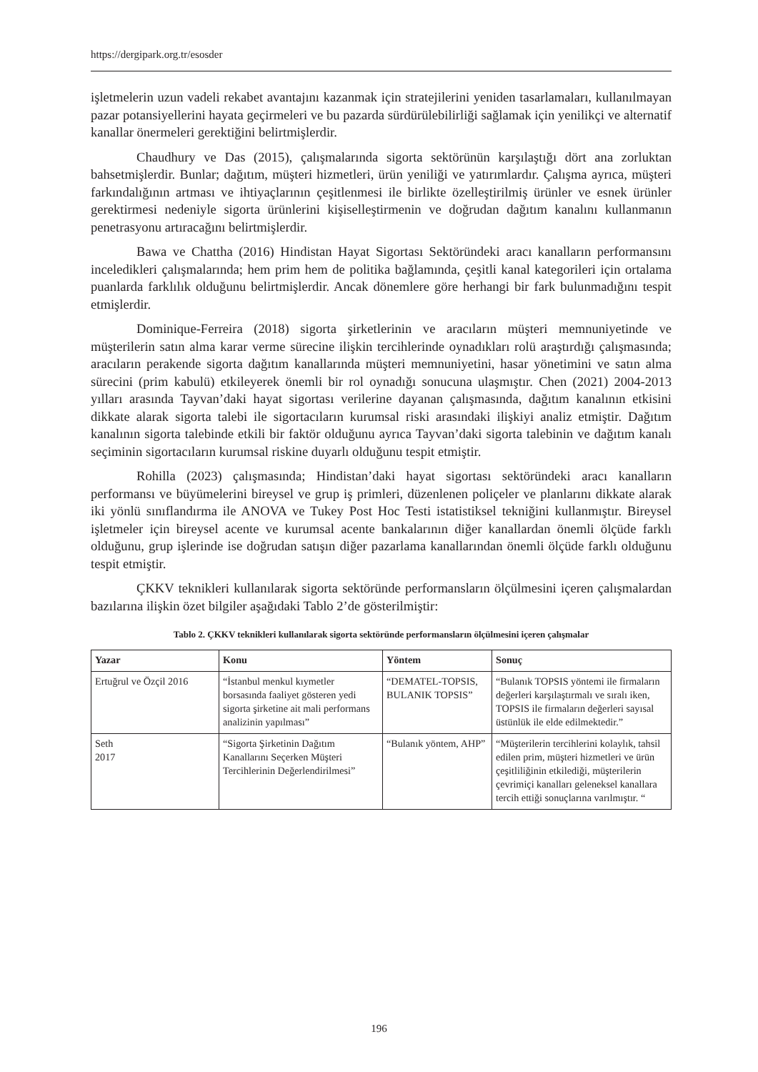https://dergipark.org.tr/esosder
işletmelerin uzun vadeli rekabet avantajını kazanmak için stratejilerini yeniden tasarlamaları, kullanılmayan pazar potansiyellerini hayata geçirmeleri ve bu pazarda sürdürülebilirliği sağlamak için yenilikçi ve alternatif kanallar önermeleri gerektiğini belirtmişlerdir.
Chaudhury ve Das (2015), çalışmalarında sigorta sektörünün karşılaştığı dört ana zorluktan bahsetmişlerdir. Bunlar; dağıtım, müşteri hizmetleri, ürün yeniliği ve yatırımlardır. Çalışma ayrıca, müşteri farkındalığının artması ve ihtiyaçlarının çeşitlenmesi ile birlikte özelleştirilmiş ürünler ve esnek ürünler gerektirmesi nedeniyle sigorta ürünlerini kişiselleştirmenin ve doğrudan dağıtım kanalını kullanmanın penetrasyonu artıracağını belirtmişlerdir.
Bawa ve Chattha (2016) Hindistan Hayat Sigortası Sektöründeki aracı kanalların performansını inceledikleri çalışmalarında; hem prim hem de politika bağlamında, çeşitli kanal kategorileri için ortalama puanlarda farklılık olduğunu belirtmişlerdir. Ancak dönemlere göre herhangi bir fark bulunmadığını tespit etmişlerdir.
Dominique-Ferreira (2018) sigorta şirketlerinin ve aracıların müşteri memnuniyetinde ve müşterilerin satın alma karar verme sürecine ilişkin tercihlerinde oynadıkları rolü araştırdığı çalışmasında; aracıların perakende sigorta dağıtım kanallarında müşteri memnuniyetini, hasar yönetimini ve satın alma sürecini (prim kabulü) etkileyerek önemli bir rol oynadığı sonucuna ulaşmıştır. Chen (2021) 2004-2013 yılları arasında Tayvan’daki hayat sigortası verilerine dayanan çalışmasında, dağıtım kanalının etkisini dikkate alarak sigorta talebi ile sigortacıların kurumsal riski arasındaki ilişkiyi analiz etmiştir. Dağıtım kanalının sigorta talebinde etkili bir faktör olduğunu ayrıca Tayvan’daki sigorta talebinin ve dağıtım kanalı seçiminin sigortacıların kurumsal riskine duyarlı olduğunu tespit etmiştir.
Rohilla (2023) çalışmasında; Hindistan’daki hayat sigortası sektöründeki aracı kanalların performansı ve büyümelerini bireysel ve grup iş primleri, düzenlenen poliçeler ve planlarını dikkate alarak iki yönlü sınıflandırma ile ANOVA ve Tukey Post Hoc Testi istatistiksel tekniğini kullanmıştır. Bireysel işletmeler için bireysel acente ve kurumsal acente bankalarının diğer kanallardan önemli ölçüde farklı olduğunu, grup işlerinde ise doğrudan satışın diğer pazarlama kanallarından önemli ölçüde farklı olduğunu tespit etmiştir.
ÇKKV teknikleri kullanılarak sigorta sektöründe performansların ölçülmesini içeren çalışmalardan bazılarına ilişkin özet bilgiler aşağıdaki Tablo 2’de gösterilmiştir:
Tablo 2. ÇKKV teknikleri kullanılarak sigorta sektöründe performansların ölçülmesini içeren çalışmalar
| Yazar | Konu | Yöntem | Sonuç |
| --- | --- | --- | --- |
| Ertuğrul ve Özçil 2016 | “İstanbul menkul kıymetler borsasında faaliyet gösteren yedi sigorta şirketine ait mali performans analizinin yapılması” | “DEMATEL-TOPSIS, BULANIK TOPSIS” | “Bulanık TOPSIS yöntemi ile firmaların değerleri karşılaştırmalı ve sıralı iken, TOPSIS ile firmaların değerleri sayısal üstünlük ile elde edilmektedir.” |
| Seth 2017 | “Sigorta Şirketinin Dağıtım Kanallarını Seçerken Müşteri Tercihlerinin Değerlendirilmesi” | “Bulanık yöntem, AHP” | “Müşterilerin tercihlerini kolaylık, tahsil edilen prim, müşteri hizmetleri ve ürün çeşitliliğinin etkilediği, müşterilerin çevrimiçi kanalları geleneksel kanallara tercih ettiği sonuçlarına varılmıştır. “ |
196